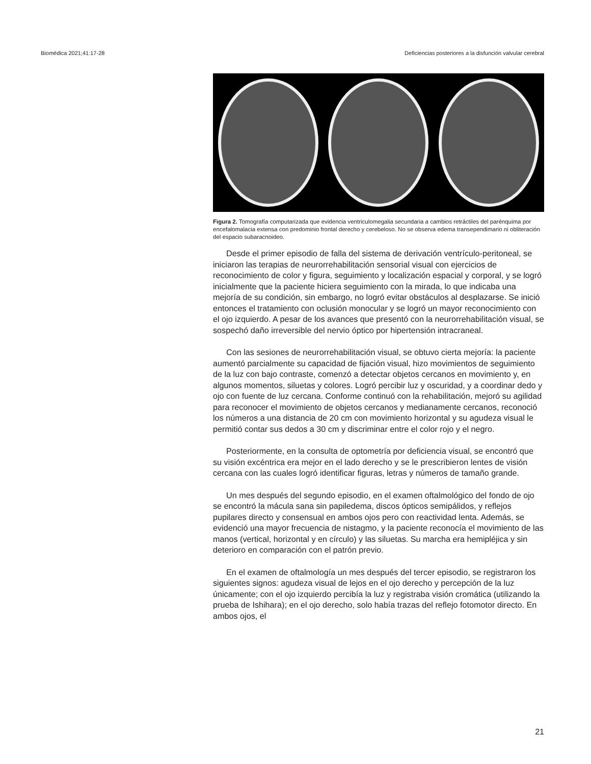Biomédica 2021;41:17-28 Deficiencias posteriores a la disfunción valvular cerebral
Figura 2. Tomografía computarizada que evidencia ventriculomegalia secundaria a cambios retráctiles del parénquima por encefalomalacia extensa con predominio frontal derecho y cerebeloso. No se observa edema transependimario ni obliteración del espacio subaracnoideo.
Desde el primer episodio de falla del sistema de derivación ventrículo-peritoneal, se iniciaron las terapias de neurorrehabilitación sensorial visual con ejercicios de reconocimiento de color y figura, seguimiento y localización espacial y corporal, y se logró inicialmente que la paciente hiciera seguimiento con la mirada, lo que indicaba una mejoría de su condición, sin embargo, no logró evitar obstáculos al desplazarse. Se inició entonces el tratamiento con oclusión monocular y se logró un mayor reconocimiento con el ojo izquierdo. A pesar de los avances que presentó con la neurorrehabilitación visual, se sospechó daño irreversible del nervio óptico por hipertensión intracraneal.
Con las sesiones de neurorrehabilitación visual, se obtuvo cierta mejoría: la paciente aumentó parcialmente su capacidad de fijación visual, hizo movimientos de seguimiento de la luz con bajo contraste, comenzó a detectar objetos cercanos en movimiento y, en algunos momentos, siluetas y colores. Logró percibir luz y oscuridad, y a coordinar dedo y ojo con fuente de luz cercana. Conforme continuó con la rehabilitación, mejoró su agilidad para reconocer el movimiento de objetos cercanos y medianamente cercanos, reconoció los números a una distancia de 20 cm con movimiento horizontal y su agudeza visual le permitió contar sus dedos a 30 cm y discriminar entre el color rojo y el negro.
Posteriormente, en la consulta de optometría por deficiencia visual, se encontró que su visión excéntrica era mejor en el lado derecho y se le prescribieron lentes de visión cercana con las cuales logró identificar figuras, letras y números de tamaño grande.
Un mes después del segundo episodio, en el examen oftalmológico del fondo de ojo se encontró la mácula sana sin papiledema, discos ópticos semipálidos, y reflejos pupilares directo y consensual en ambos ojos pero con reactividad lenta. Además, se evidenció una mayor frecuencia de nistagmo, y la paciente reconocía el movimiento de las manos (vertical, horizontal y en círculo) y las siluetas. Su marcha era hemipléjica y sin deterioro en comparación con el patrón previo.
En el examen de oftalmología un mes después del tercer episodio, se registraron los siguientes signos: agudeza visual de lejos en el ojo derecho y percepción de la luz únicamente; con el ojo izquierdo percibía la luz y registraba visión cromática (utilizando la prueba de Ishihara); en el ojo derecho, solo había trazas del reflejo fotomotor directo. En ambos ojos, el
21